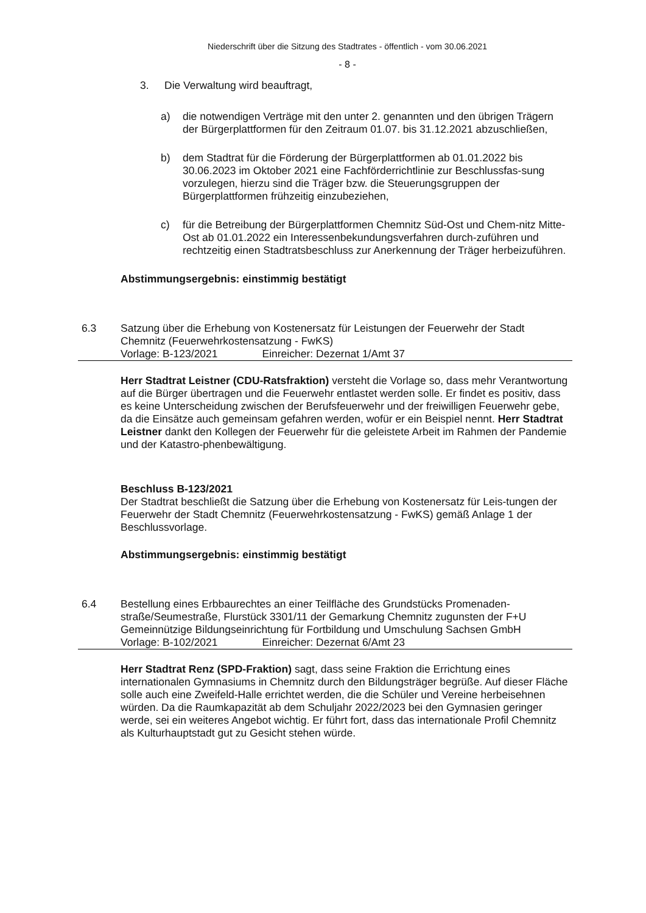Niederschrift über die Sitzung des Stadtrates - öffentlich - vom 30.06.2021
- 8 -
3. Die Verwaltung wird beauftragt,
a) die notwendigen Verträge mit den unter 2. genannten und den übrigen Trägern der Bürgerplattformen für den Zeitraum 01.07. bis 31.12.2021 abzuschließen,
b) dem Stadtrat für die Förderung der Bürgerplattformen ab 01.01.2022 bis 30.06.2023 im Oktober 2021 eine Fachförderrichtlinie zur Beschlussfas-sung vorzulegen, hierzu sind die Träger bzw. die Steuerungsgruppen der Bürgerplattformen frühzeitig einzubeziehen,
c) für die Betreibung der Bürgerplattformen Chemnitz Süd-Ost und Chem-nitz Mitte-Ost ab 01.01.2022 ein Interessenbekundungsverfahren durch-zuführen und rechtzeitig einen Stadtratsbeschluss zur Anerkennung der Träger herbeizuführen.
Abstimmungsergebnis: einstimmig bestätigt
6.3 Satzung über die Erhebung von Kostenersatz für Leistungen der Feuerwehr der Stadt Chemnitz (Feuerwehrkostensatzung - FwKS)
Vorlage: B-123/2021 Einreicher: Dezernat 1/Amt 37
Herr Stadtrat Leistner (CDU-Ratsfraktion) versteht die Vorlage so, dass mehr Verantwortung auf die Bürger übertragen und die Feuerwehr entlastet werden solle. Er findet es positiv, dass es keine Unterscheidung zwischen der Berufsfeuerwehr und der freiwilligen Feuerwehr gebe, da die Einsätze auch gemeinsam gefahren werden, wofür er ein Beispiel nennt. Herr Stadtrat Leistner dankt den Kollegen der Feuerwehr für die geleistete Arbeit im Rahmen der Pandemie und der Katastro-phenbewältigung.
Beschluss B-123/2021
Der Stadtrat beschließt die Satzung über die Erhebung von Kostenersatz für Leis-tungen der Feuerwehr der Stadt Chemnitz (Feuerwehrkostensatzung - FwKS) gemäß Anlage 1 der Beschlussvorlage.
Abstimmungsergebnis: einstimmig bestätigt
6.4 Bestellung eines Erbbaurechtes an einer Teilfläche des Grundstücks Promenaden-straße/Seumestraße, Flurstück 3301/11 der Gemarkung Chemnitz zugunsten der F+U Gemeinnützige Bildungseinrichtung für Fortbildung und Umschulung Sachsen GmbH
Vorlage: B-102/2021 Einreicher: Dezernat 6/Amt 23
Herr Stadtrat Renz (SPD-Fraktion) sagt, dass seine Fraktion die Errichtung eines internationalen Gymnasiums in Chemnitz durch den Bildungsträger begrüße. Auf dieser Fläche solle auch eine Zweifeld-Halle errichtet werden, die die Schüler und Vereine herbeisehnen würden. Da die Raumkapazität ab dem Schuljahr 2022/2023 bei den Gymnasien geringer werde, sei ein weiteres Angebot wichtig. Er führt fort, dass das internationale Profil Chemnitz als Kulturhauptstadt gut zu Gesicht stehen würde.